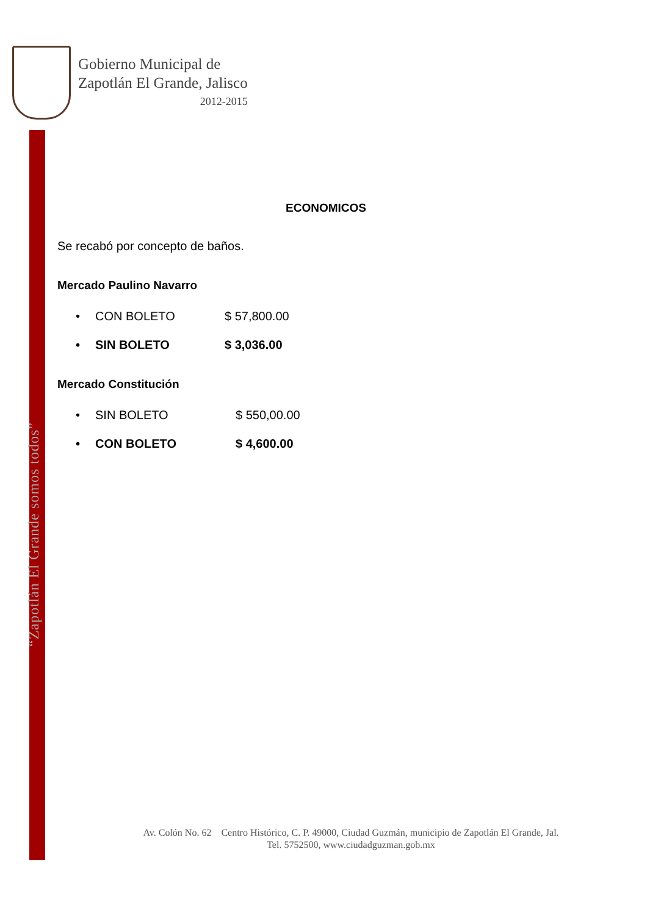Gobierno Municipal de
Zapotlán El Grande, Jalisco
2012-2015
“Zapotlán El Grande somos todos”
ECONOMICOS
Se recabó por concepto de baños.
Mercado Paulino Navarro
• CON BOLETO $ 57,800.00
• SIN BOLETO $ 3,036.00
Mercado Constitución
• SIN BOLETO $ 550,00.00
• CON BOLETO $ 4,600.00
Av. Colón No. 62 Centro Histórico, C. P. 49000, Ciudad Guzmán, municipio de Zapotlán El Grande, Jal.
Tel. 5752500, www.ciudadguzman.gob.mx